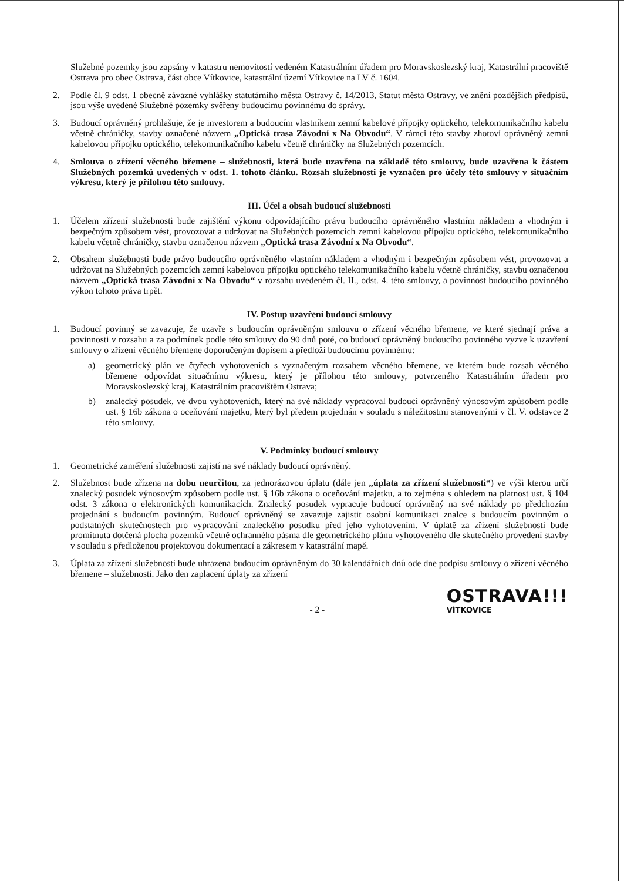Služebné pozemky jsou zapsány v katastru nemovitostí vedeném Katastrálním úřadem pro Moravskoslezský kraj, Katastrální pracoviště Ostrava pro obec Ostrava, část obce Vítkovice, katastrální území Vítkovice na LV č. 1604.
2. Podle čl. 9 odst. 1 obecně závazné vyhlášky statutárního města Ostravy č. 14/2013, Statut města Ostravy, ve znění pozdějších předpisů, jsou výše uvedené Služebné pozemky svěřeny budoucímu povinnému do správy.
3. Budoucí oprávněný prohlašuje, že je investorem a budoucím vlastníkem zemní kabelové přípojky optického, telekomunikačního kabelu včetně chráničky, stavby označené názvem „Optická trasa Závodní x Na Obvodu“. V rámci této stavby zhotoví oprávněný zemní kabelovou přípojku optického, telekomunikačního kabelu včetně chráničky na Služebných pozemcích.
4. Smlouva o zřízení věcného břemene – služebnosti, která bude uzavřena na základě této smlouvy, bude uzavřena k částem Služebných pozemků uvedených v odst. 1. tohoto článku. Rozsah služebnosti je vyznačen pro účely této smlouvy v situačním výkresu, který je přílohou této smlouvy.
III. Účel a obsah budoucí služebnosti
1. Účelem zřízení služebnosti bude zajištění výkonu odpovídajícího právu budoucího oprávněného vlastním nákladem a vhodným i bezpečným způsobem vést, provozovat a udržovat na Služebných pozemcích zemní kabelovou přípojku optického, telekomunikačního kabelu včetně chráničky, stavbu označenou názvem „Optická trasa Závodní x Na Obvodu“.
2. Obsahem služebnosti bude právo budoucího oprávněného vlastním nákladem a vhodným i bezpečným způsobem vést, provozovat a udržovat na Služebných pozemcích zemní kabelovou přípojku optického telekomunikačního kabelu včetně chráničky, stavbu označenou názvem „Optická trasa Závodní x Na Obvodu“ v rozsahu uvedeném čl. II., odst. 4. této smlouvy, a povinnost budoucího povinného výkon tohoto práva trpět.
IV. Postup uzavření budoucí smlouvy
1. Budoucí povinný se zavazuje, že uzavře s budoucím oprávněným smlouvu o zřízení věcného břemene, ve které sjednají práva a povinnosti v rozsahu a za podmínek podle této smlouvy do 90 dnů poté, co budoucí oprávněný budoucího povinného vyzve k uzavření smlouvy o zřízení věcného břemene doporučeným dopisem a předloží budoucímu povinnému:
a) geometrický plán ve čtyřech vyhotoveních s vyznačeným rozsahem věcného břemene, ve kterém bude rozsah věcného břemene odpovídat situačnímu výkresu, který je přílohou této smlouvy, potvrzeného Katastrálním úřadem pro Moravskoslezský kraj, Katastrálním pracovištěm Ostrava;
b) znalecký posudek, ve dvou vyhotoveních, který na své náklady vypracoval budoucí oprávněný výnosovým způsobem podle ust. § 16b zákona o oceňování majetku, který byl předem projednán v souladu s náležitostmi stanovenými v čl. V. odstavce 2 této smlouvy.
V. Podmínky budoucí smlouvy
1. Geometrické zaměření služebnosti zajistí na své náklady budoucí oprávněný.
2. Služebnost bude zřízena na dobu neurčitou, za jednorázovou úplatu (dále jen „úplata za zřízení služebnosti“) ve výši kterou určí znalecký posudek výnosovým způsobem podle ust. § 16b zákona o oceňování majetku, a to zejména s ohledem na platnost ust. § 104 odst. 3 zákona o elektronických komunikacích. Znalecký posudek vypracuje budoucí oprávněný na své náklady po předchozím projednání s budoucím povinným. Budoucí oprávněný se zavazuje zajistit osobní komunikaci znalce s budoucím povinným o podstatných skutečnostech pro vypracování znaleckého posudku před jeho vyhotovením. V úplatě za zřízení služebnosti bude promítnuta dotčená plocha pozemků včetně ochranného pásma dle geometrického plánu vyhotoveného dle skutečného provedení stavby v souladu s předloženou projektovou dokumentací a zákresem v katastrální mapě.
3. Úplata za zřízení služebnosti bude uhrazena budoucím oprávněným do 30 kalendářních dnů ode dne podpisu smlouvy o zřízení věcného břemene – služebnosti. Jako den zaplacení úplaty za zřízení
- 2 -
OSTRAVA!!!
VÍTKOVICE